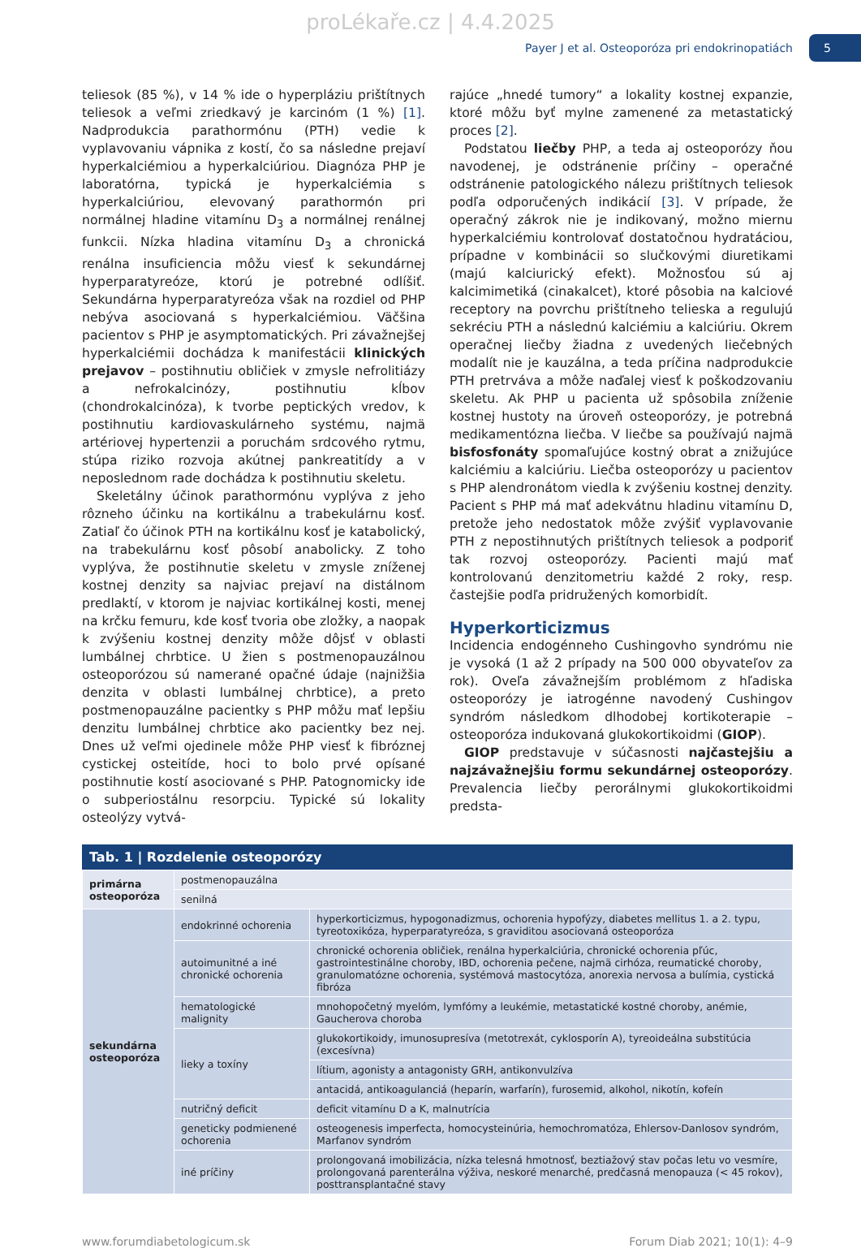proLékaře.cz | 4.4.2025
Payer J et al. Osteoporóza pri endokrinopatiách
5
teliesok (85 %), v 14 % ide o hyperpláziu prištítnych teliesok a veľmi zriedkavý je karcinóm (1 %) [1]. Nadprodukcia parathormónu (PTH) vedie k vyplavovaniu vápnika z kostí, čo sa následne prejaví hyperkalciémiou a hyperkalciúriou. Diagnóza PHP je laboratórna, typická je hyperkalciémia s hyperkalciúriou, elevovaný parathormón pri normálnej hladine vitamínu D<sub>3</sub> a normálnej renálnej funkcii. Nízka hladina vitamínu D<sub>3</sub> a chronická renálna insuficiencia môžu viesť k sekundárnej hyperparatyreóze, ktorú je potrebné odlíšiť. Sekundárna hyperparatyreóza však na rozdiel od PHP nebýva asociovaná s hyperkalciémiou. Väčšina pacientov s PHP je asymptomatických. Pri závažnejšej hyperkalciémii dochádza k manifestácii klinických prejavov – postihnutiu obličiek v zmysle nefrolitiázy a nefrokalcinózy, postihnutiu kĺbov (chondrokalcinóza), k tvorbe peptických vredov, k postihnutiu kardiovaskulárneho systému, najmä artériovej hypertenzii a poruchám srdcového rytmu, stúpa riziko rozvoja akútnej pankreatitídy a v neposlednom rade dochádza k postihnutiu skeletu.
Skeletálny účinok parathormónu vyplýva z jeho rôzneho účinku na kortikálnu a trabekulárnu kosť. Zatiaľ čo účinok PTH na kortikálnu kosť je katabolický, na trabekulárnu kosť pôsobí anabolicky. Z toho vyplýva, že postihnutie skeletu v zmysle zníženej kostnej denzity sa najviac prejaví na distálnom predlaktí, v ktorom je najviac kortikálnej kosti, menej na krčku femuru, kde kosť tvoria obe zložky, a naopak k zvýšeniu kostnej denzity môže dôjsť v oblasti lumbálnej chrbtice. U žien s postmenopauzálnou osteoporózou sú namerané opačné údaje (najnižšia denzita v oblasti lumbálnej chrbtice), a preto postmenopauzálne pacientky s PHP môžu mať lepšiu denzitu lumbálnej chrbtice ako pacientky bez nej. Dnes už veľmi ojedinele môže PHP viesť k fibróznej cystickej osteitíde, hoci to bolo prvé opísané postihnutie kostí asociované s PHP. Patognomicky ide o subperiostálnu resorpciu. Typické sú lokality osteolýzy vytvá-
rajúce „hnedé tumory“ a lokality kostnej expanzie, ktoré môžu byť mylne zamenené za metastatický proces [2].
Podstatou liečby PHP, a teda aj osteoporózy ňou navodenej, je odstránenie príčiny – operačné odstránenie patologického nálezu prištítnych teliesok podľa odporučených indikácií [3]. V prípade, že operačný zákrok nie je indikovaný, možno miernu hyperkalciémiu kontrolovať dostatočnou hydratáciou, prípadne v kombinácii so slučkovými diuretikami (majú kalciurický efekt). Možnosťou sú aj kalcimimetiká (cinakalcet), ktoré pôsobia na kalciové receptory na povrchu prištítneho telieska a regulujú sekréciu PTH a následnú kalciémiu a kalciúriu. Okrem operačnej liečby žiadna z uvedených liečebných modalít nie je kauzálna, a teda príčina nadprodukcie PTH pretrváva a môže naďalej viesť k poškodzovaniu skeletu. Ak PHP u pacienta už spôsobila zníženie kostnej hustoty na úroveň osteoporózy, je potrebná medikamentózna liečba. V liečbe sa používajú najmä bisfosfonáty spomaľujúce kostný obrat a znižujúce kalciémiu a kalciúriu. Liečba osteoporózy u pacientov s PHP alendronátom viedla k zvýšeniu kostnej denzity. Pacient s PHP má mať adekvátnu hladinu vitamínu D, pretože jeho nedostatok môže zvýšiť vyplavovanie PTH z nepostihnutých prištítnych teliesok a podporiť tak rozvoj osteoporózy. Pacienti majú mať kontrolovanú denzitometriu každé 2 roky, resp. častejšie podľa pridružených komorbidít.
Hyperkorticizmus
Incidencia endogénneho Cushingovho syndrómu nie je vysoká (1 až 2 prípady na 500 000 obyvateľov za rok). Oveľa závažnejším problémom z hľadiska osteoporózy je iatrogénne navodený Cushingov syndróm následkom dlhodobej kortikoterapie – osteoporóza indukovaná glukokortikoidmi (GIOP).
GIOP predstavuje v súčasnosti najčastejšiu a najzávažnejšiu formu sekundárnej osteoporózy. Prevalencia liečby perorálnymi glukokortikoidmi predsta-
Tab. 1 | Rozdelenie osteoporózy
| primárna osteoporóza | postmenopauzálna | |
| | senilná | |
| sekundárna osteoporóza | endokrinné ochorenia | hyperkorticizmus, hypogonadizmus, ochorenia hypofýzy, diabetes mellitus 1. a 2. typu, tyreotoxikóza, hyperparatyreóza, s graviditou asociovaná osteoporóza |
| | autoimunitné a iné chronické ochorenia | chronické ochorenia obličiek, renálna hyperkalciúria, chronické ochorenia pľúc, gastrointestinálne choroby, IBD, ochorenia pečene, najmä cirhóza, reumatické choroby, granulomatózne ochorenia, systémová mastocytóza, anorexia nervosa a bulímia, cystická fibróza |
| | hematologické malignity | mnohopočetný myelóm, lymfómy a leukémie, metastatické kostné choroby, anémie, Gaucherova choroba |
| | lieky a toxíny | glukokortikoidy, imunosupresíva (metotrexát, cyklosporín A), tyreoideálna substitúcia (excesívna) |
| | | lítium, agonisty a antagonisty GRH, antikonvulzíva |
| | | antacidá, antikoagulanciá (heparín, warfarín), furosemid, alkohol, nikotín, kofeín |
| | nutričný deficit | deficit vitamínu D a K, malnutrícia |
| | geneticky podmienené ochorenia | osteogenesis imperfecta, homocysteinúria, hemochromatóza, Ehlersov-Danlosov syndróm, Marfanov syndróm |
| | iné príčiny | prolongovaná imobilizácia, nízka telesná hmotnosť, beztiažový stav počas letu vo vesmíre, prolongovaná parenterálna výživa, neskoré menarché, predčasná menopauza (< 45 rokov), posttransplantačné stavy |
www.forumdiabetologicum.sk Forum Diab 2021; 10(1): 4–9